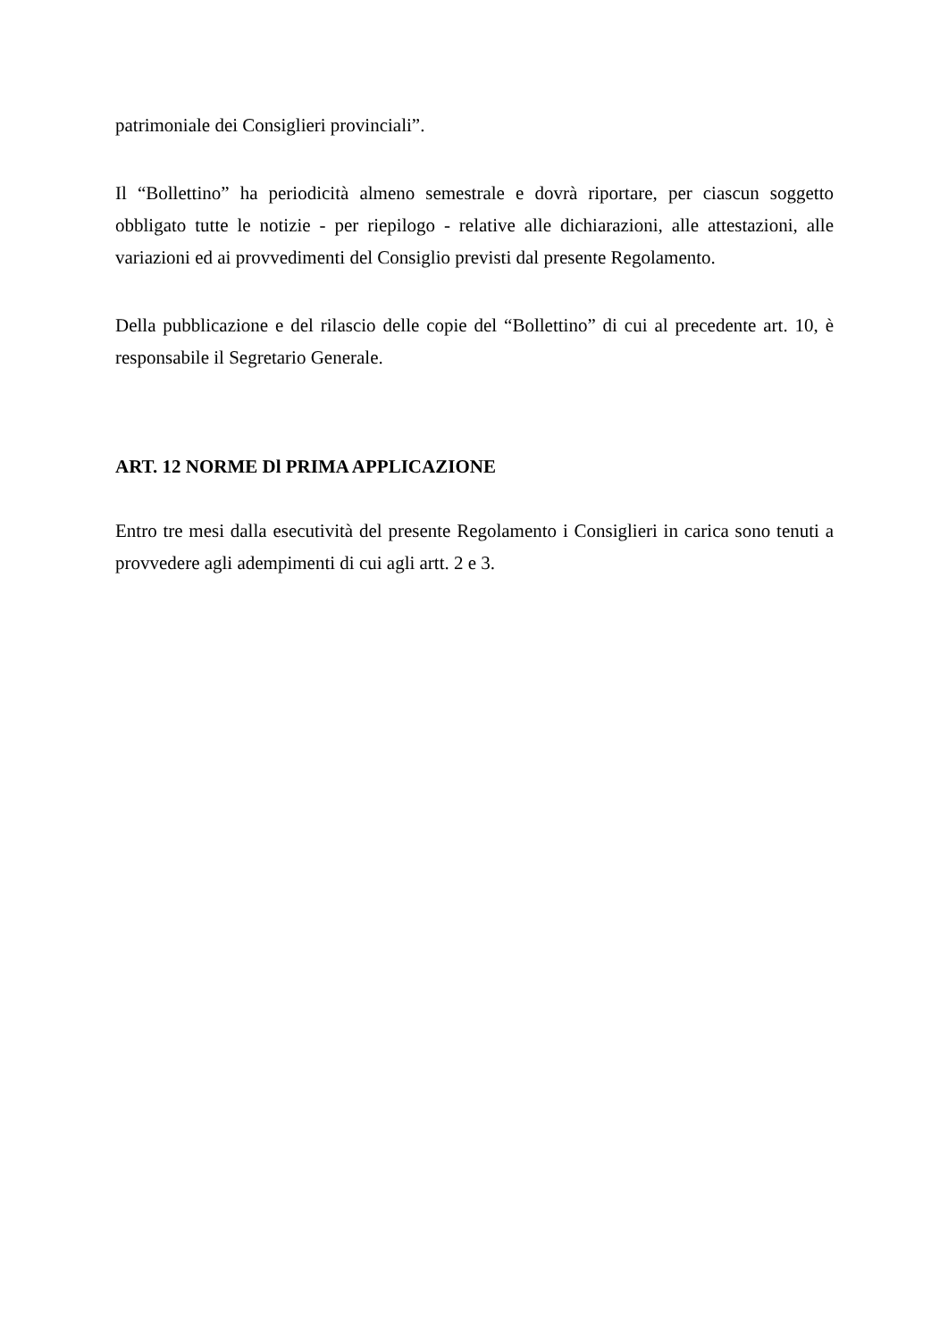patrimoniale dei Consiglieri provinciali”.
Il “Bollettino” ha periodicità almeno semestrale e dovrà riportare, per ciascun soggetto obbligato tutte le notizie - per riepilogo - relative alle dichiarazioni, alle attestazioni, alle variazioni ed ai provvedimenti del Consiglio previsti dal presente Regolamento.
Della pubblicazione e del rilascio delle copie del “Bollettino” di cui al precedente art. 10, è responsabile il Segretario Generale.
ART. 12 NORME Dl PRIMA APPLICAZIONE
Entro tre mesi dalla esecutività del presente Regolamento i Consiglieri in carica sono tenuti a provvedere agli adempimenti di cui agli artt. 2 e 3.